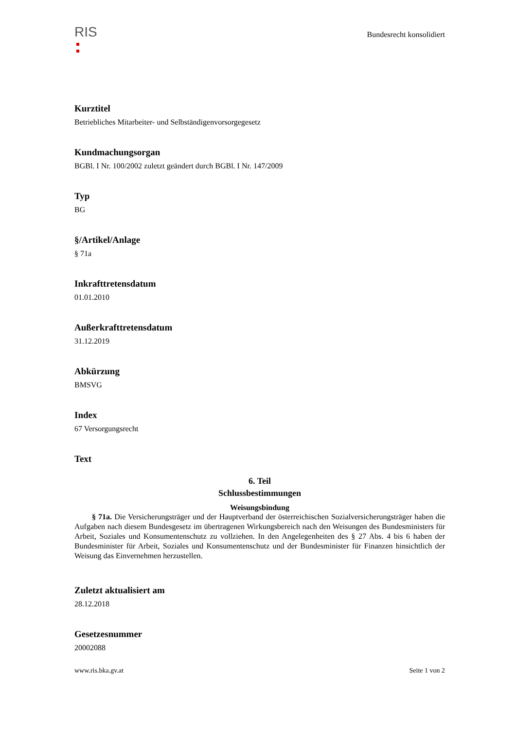RIS
Bundesrecht konsolidiert
Kurztitel
Betriebliches Mitarbeiter- und Selbständigenvorsorgegesetz
Kundmachungsorgan
BGBl. I Nr. 100/2002 zuletzt geändert durch BGBl. I Nr. 147/2009
Typ
BG
§/Artikel/Anlage
§ 71a
Inkrafttretensdatum
01.01.2010
Außerkrafttretensdatum
31.12.2019
Abkürzung
BMSVG
Index
67 Versorgungsrecht
Text
6. Teil
Schlussbestimmungen
Weisungsbindung
§ 71a. Die Versicherungsträger und der Hauptverband der österreichischen Sozialversicherungsträger haben die Aufgaben nach diesem Bundesgesetz im übertragenen Wirkungsbereich nach den Weisungen des Bundesministers für Arbeit, Soziales und Konsumentenschutz zu vollziehen. In den Angelegenheiten des § 27 Abs. 4 bis 6 haben der Bundesminister für Arbeit, Soziales und Konsumentenschutz und der Bundesminister für Finanzen hinsichtlich der Weisung das Einvernehmen herzustellen.
Zuletzt aktualisiert am
28.12.2018
Gesetzesnummer
20002088
www.ris.bka.gv.at Seite 1 von 2